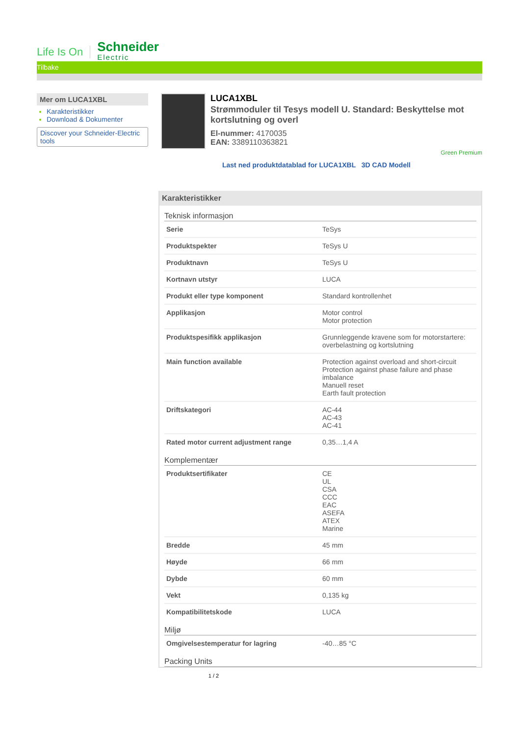Life Is On Schneider
Electric
Tilbake
Mer om LUCA1XBL
Karakteristikker
Download & Dokumenter
Discover your Schneider-Electric tools
LUCA1XBL
Strømmoduler til Tesys modell U. Standard: Beskyttelse mot kortslutning og overl
El-nummer: 4170035
EAN: 3389110363821
Green Premium
Last ned produktdatablad for LUCA1XBL 3D CAD Modell
Karakteristikker
Teknisk informasjon
| Serie | TeSys |
| Produktspekter | TeSys U |
| Produktnavn | TeSys U |
| Kortnavn utstyr | LUCA |
| Produkt eller type komponent | Standard kontrollenhet |
| Applikasjon | Motor control Motor protection |
| Produktspesifikk applikasjon | Grunnleggende kravene som for motorstartere: overbelastning og kortslutning |
| Main function available | Protection against overload and short-circuit Protection against phase failure and phase imbalance Manuell reset Earth fault protection |
| Driftskategori | AC-44 AC-43 AC-41 |
| Rated motor current adjustment range | 0,35…1,4 A |
Komplementær
| Produktsertifikater | CE UL CSA CCC EAC ASEFA ATEX Marine |
| Bredde | 45 mm |
| Høyde | 66 mm |
| Dybde | 60 mm |
| Vekt | 0,135 kg |
| Kompatibilitetskode | LUCA |
Miljø
| Omgivelsestemperatur for lagring | -40…85 °C |
Packing Units
1 / 2